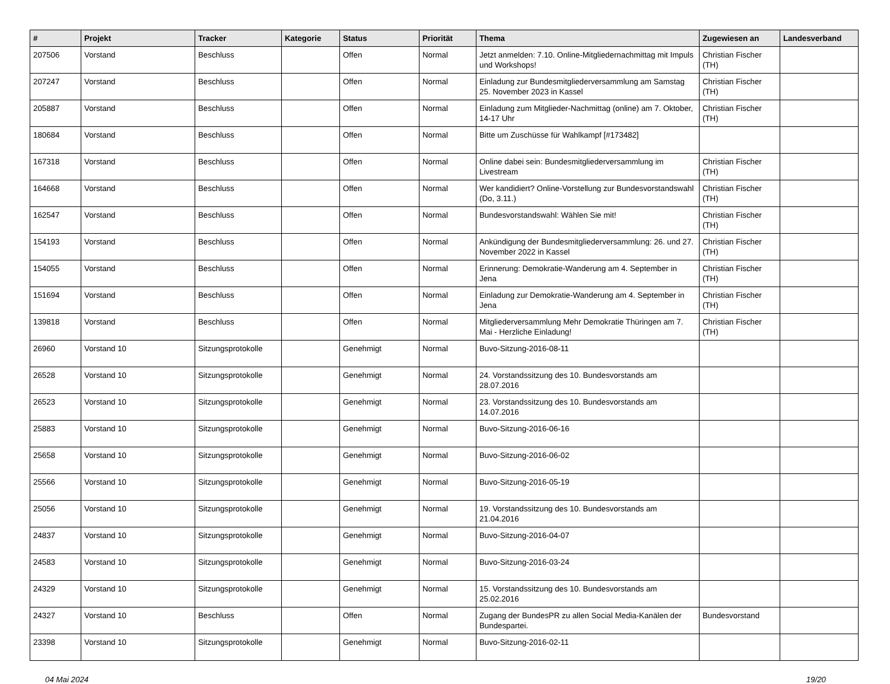| # | Projekt | Tracker | Kategorie | Status | Priorität | Thema | Zugewiesen an | Landesverband |
| --- | --- | --- | --- | --- | --- | --- | --- | --- |
| 207506 | Vorstand | Beschluss | | Offen | Normal | Jetzt anmelden: 7.10. Online-Mitgliedernachmittag mit Impuls und Workshops! | Christian Fischer (TH) | |
| 207247 | Vorstand | Beschluss | | Offen | Normal | Einladung zur Bundesmitgliederversammlung am Samstag 25. November 2023 in Kassel | Christian Fischer (TH) | |
| 205887 | Vorstand | Beschluss | | Offen | Normal | Einladung zum Mitglieder-Nachmittag (online) am 7. Oktober, 14-17 Uhr | Christian Fischer (TH) | |
| 180684 | Vorstand | Beschluss | | Offen | Normal | Bitte um Zuschüsse für Wahlkampf [#173482] | | |
| 167318 | Vorstand | Beschluss | | Offen | Normal | Online dabei sein: Bundesmitgliederversammlung im Livestream | Christian Fischer (TH) | |
| 164668 | Vorstand | Beschluss | | Offen | Normal | Wer kandidiert? Online-Vorstellung zur Bundesvorstandswahl (Do, 3.11.) | Christian Fischer (TH) | |
| 162547 | Vorstand | Beschluss | | Offen | Normal | Bundesvorstandswahl: Wählen Sie mit! | Christian Fischer (TH) | |
| 154193 | Vorstand | Beschluss | | Offen | Normal | Ankündigung der Bundesmitgliederversammlung: 26. und 27. November 2022 in Kassel | Christian Fischer (TH) | |
| 154055 | Vorstand | Beschluss | | Offen | Normal | Erinnerung: Demokratie-Wanderung am 4. September in Jena | Christian Fischer (TH) | |
| 151694 | Vorstand | Beschluss | | Offen | Normal | Einladung zur Demokratie-Wanderung am 4. September in Jena | Christian Fischer (TH) | |
| 139818 | Vorstand | Beschluss | | Offen | Normal | Mitgliederversammlung Mehr Demokratie Thüringen am 7. Mai - Herzliche Einladung! | Christian Fischer (TH) | |
| 26960 | Vorstand 10 | Sitzungsprotokolle | | Genehmigt | Normal | Buvo-Sitzung-2016-08-11 | | |
| 26528 | Vorstand 10 | Sitzungsprotokolle | | Genehmigt | Normal | 24. Vorstandssitzung des 10. Bundesvorstands am 28.07.2016 | | |
| 26523 | Vorstand 10 | Sitzungsprotokolle | | Genehmigt | Normal | 23. Vorstandssitzung des 10. Bundesvorstands am 14.07.2016 | | |
| 25883 | Vorstand 10 | Sitzungsprotokolle | | Genehmigt | Normal | Buvo-Sitzung-2016-06-16 | | |
| 25658 | Vorstand 10 | Sitzungsprotokolle | | Genehmigt | Normal | Buvo-Sitzung-2016-06-02 | | |
| 25566 | Vorstand 10 | Sitzungsprotokolle | | Genehmigt | Normal | Buvo-Sitzung-2016-05-19 | | |
| 25056 | Vorstand 10 | Sitzungsprotokolle | | Genehmigt | Normal | 19. Vorstandssitzung des 10. Bundesvorstands am 21.04.2016 | | |
| 24837 | Vorstand 10 | Sitzungsprotokolle | | Genehmigt | Normal | Buvo-Sitzung-2016-04-07 | | |
| 24583 | Vorstand 10 | Sitzungsprotokolle | | Genehmigt | Normal | Buvo-Sitzung-2016-03-24 | | |
| 24329 | Vorstand 10 | Sitzungsprotokolle | | Genehmigt | Normal | 15. Vorstandssitzung des 10. Bundesvorstands am 25.02.2016 | | |
| 24327 | Vorstand 10 | Beschluss | | Offen | Normal | Zugang der BundesPR zu allen Social Media-Kanälen der Bundespartei. | Bundesvorstand | |
| 23398 | Vorstand 10 | Sitzungsprotokolle | | Genehmigt | Normal | Buvo-Sitzung-2016-02-11 | | |
04 Mai 2024 19/20